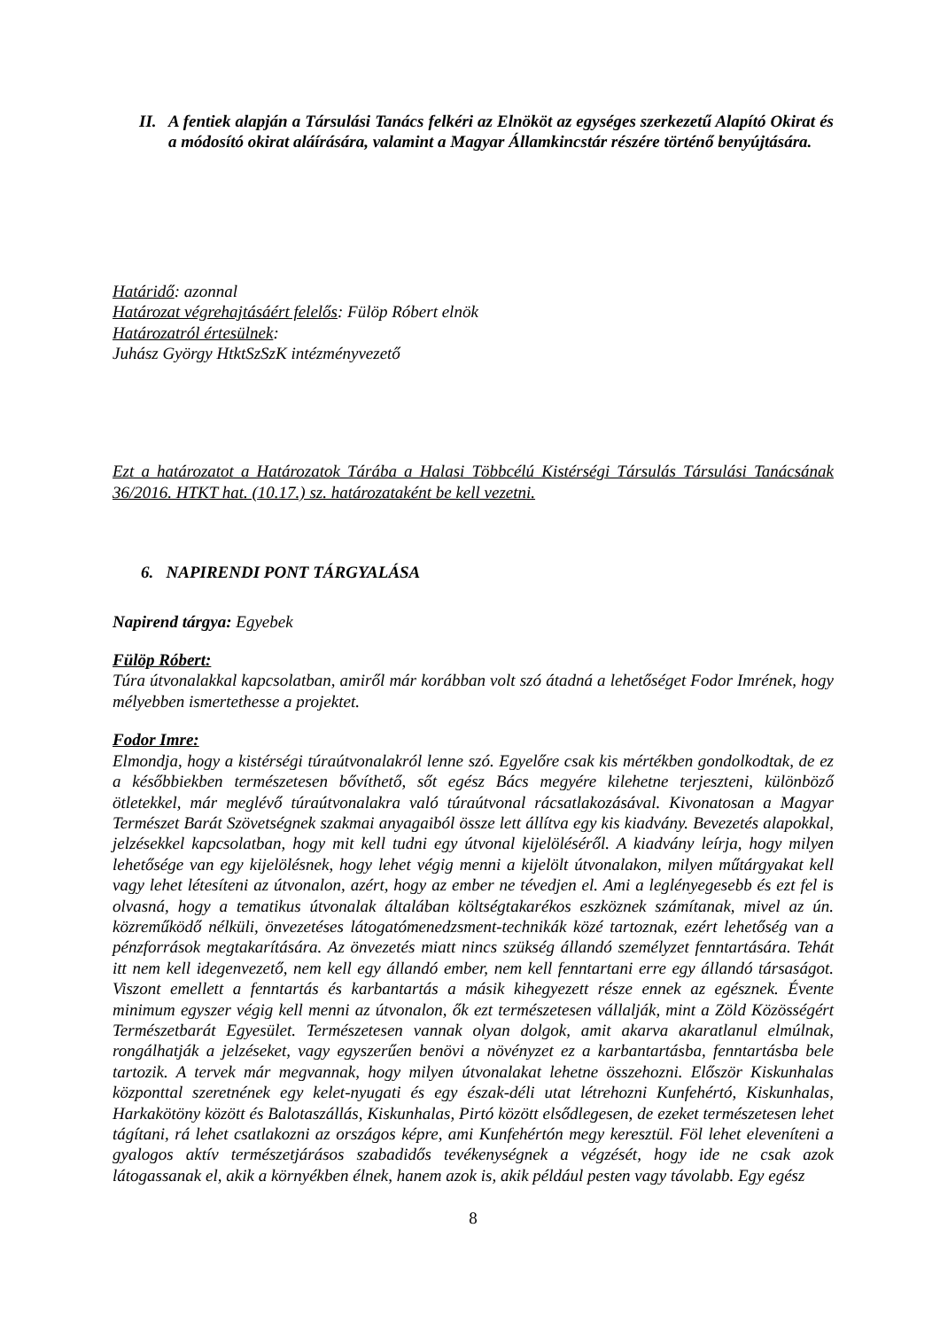II.
A fentiek alapján a Társulási Tanács felkéri az Elnököt az egységes szerkezetű Alapító Okirat és a módosító okirat aláírására, valamint a Magyar Államkincstár részére történő benyújtására.
Határidő: azonnal
Határozat végrehajtásáért felelős: Fülöp Róbert elnök
Határozatról értesülnek:
Juhász György HtktSzSzK intézményvezető
Ezt a határozatot a Határozatok Tárába a Halasi Többcélú Kistérségi Társulás Társulási Tanácsának 36/2016. HTKT hat. (10.17.) sz. határozataként be kell vezetni.
6. NAPIRENDI PONT TÁRGYALÁSA
Napirend tárgya: Egyebek
Fülöp Róbert:
Túra útvonalakkal kapcsolatban, amiről már korábban volt szó átadná a lehetőséget Fodor Imrének, hogy mélyebben ismertethesse a projektet.
Fodor Imre:
Elmondja, hogy a kistérségi túraútvonalakról lenne szó. Egyelőre csak kis mértékben gondolkodtak, de ez a későbbiekben természetesen bővíthető, sőt egész Bács megyére kilehetne terjeszteni, különböző ötletekkel, már meglévő túraútvonalakra való túraútvonal rácsatlakozásával. Kivonatosan a Magyar Természet Barát Szövetségnek szakmai anyagaiból össze lett állítva egy kis kiadvány. Bevezetés alapokkal, jelzésekkel kapcsolatban, hogy mit kell tudni egy útvonal kijelöléséről. A kiadvány leírja, hogy milyen lehetősége van egy kijelölésnek, hogy lehet végig menni a kijelölt útvonalakon, milyen műtárgyakat kell vagy lehet létesíteni az útvonalon, azért, hogy az ember ne tévedjen el. Ami a leglényegesebb és ezt fel is olvasná, hogy a tematikus útvonalak általában költségtakarékos eszköznek számítanak, mivel az ún. közreműködő nélküli, önvezetéses látogatómenedzsment-technikák közé tartoznak, ezért lehetőség van a pénzforrások megtakarítására. Az önvezetés miatt nincs szükség állandó személyzet fenntartására. Tehát itt nem kell idegenvezető, nem kell egy állandó ember, nem kell fenntartani erre egy állandó társaságot. Viszont emellett a fenntartás és karbantartás a másik kihegyezett része ennek az egésznek. Évente minimum egyszer végig kell menni az útvonalon, ők ezt természetesen vállalják, mint a Zöld Közösségért Természetbarát Egyesület. Természetesen vannak olyan dolgok, amit akarva akaratlanul elmúlnak, rongálhatják a jelzéseket, vagy egyszerűen benövi a növényzet ez a karbantartásba, fenntartásba bele tartozik. A tervek már megvannak, hogy milyen útvonalakat lehetne összehozni. Először Kiskunhalas központtal szeretnének egy kelet-nyugati és egy észak-déli utat létrehozni Kunfehértó, Kiskunhalas, Harkakötöny között és Balotaszállás, Kiskunhalas, Pirtó között elsődlegesen, de ezeket természetesen lehet tágítani, rá lehet csatlakozni az országos képre, ami Kunfehértón megy keresztül. Föl lehet eleveníteni a gyalogos aktív természetjárásos szabadidős tevékenységnek a végzését, hogy ide ne csak azok látogassanak el, akik a környékben élnek, hanem azok is, akik például pesten vagy távolabb. Egy egész
8